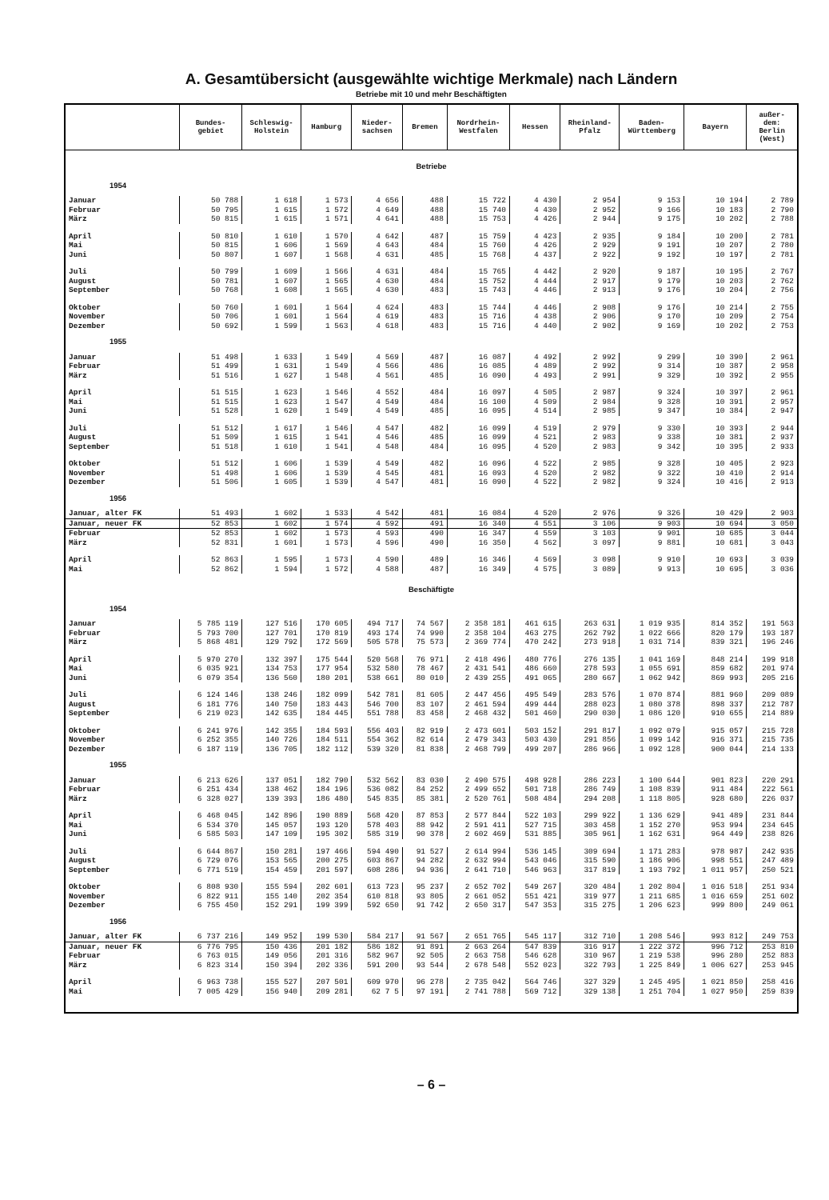A. Gesamtübersicht (ausgewählte wichtige Merkmale) nach Ländern
Betriebe mit 10 und mehr Beschäftigten
| | Bundes- gebiet | Schleswig- Holstein | Hamburg | Nieder- sachsen | Bremen | Nordrhein- Westfalen | Hessen | Rheinland- Pfalz | Baden- Württemberg | Bayern | außer- dem: Berlin (West) |
| --- | --- | --- | --- | --- | --- | --- | --- | --- | --- | --- | --- |
| Betriebe | | | | | | | | | | | |
| 1954 | | | | | | | | | | | |
| Januar | 50 788 | 1 618 | 1 573 | 4 656 | 488 | 15 722 | 4 430 | 2 954 | 9 153 | 10 194 | 2 789 |
| Februar | 50 795 | 1 615 | 1 572 | 4 649 | 488 | 15 740 | 4 430 | 2 952 | 9 166 | 10 183 | 2 790 |
| März | 50 815 | 1 615 | 1 571 | 4 641 | 488 | 15 753 | 4 426 | 2 944 | 9 175 | 10 202 | 2 788 |
| April | 50 810 | 1 610 | 1 570 | 4 642 | 487 | 15 759 | 4 423 | 2 935 | 9 184 | 10 200 | 2 781 |
| Mai | 50 815 | 1 606 | 1 569 | 4 643 | 484 | 15 760 | 4 426 | 2 929 | 9 191 | 10 207 | 2 780 |
| Juni | 50 807 | 1 607 | 1 568 | 4 631 | 485 | 15 768 | 4 437 | 2 922 | 9 192 | 10 197 | 2 781 |
| Juli | 50 799 | 1 609 | 1 566 | 4 631 | 484 | 15 765 | 4 442 | 2 920 | 9 187 | 10 195 | 2 767 |
| August | 50 781 | 1 607 | 1 565 | 4 630 | 484 | 15 752 | 4 444 | 2 917 | 9 179 | 10 203 | 2 762 |
| September | 50 768 | 1 608 | 1 565 | 4 630 | 483 | 15 743 | 4 446 | 2 913 | 9 176 | 10 204 | 2 756 |
| Oktober | 50 760 | 1 601 | 1 564 | 4 624 | 483 | 15 744 | 4 446 | 2 908 | 9 176 | 10 214 | 2 755 |
| November | 50 706 | 1 601 | 1 564 | 4 619 | 483 | 15 716 | 4 438 | 2 906 | 9 170 | 10 209 | 2 754 |
| Dezember | 50 692 | 1 599 | 1 563 | 4 618 | 483 | 15 716 | 4 440 | 2 902 | 9 169 | 10 202 | 2 753 |
| 1955 | | | | | | | | | | | |
| Januar | 51 498 | 1 633 | 1 549 | 4 569 | 487 | 16 087 | 4 492 | 2 992 | 9 299 | 10 390 | 2 961 |
| Februar | 51 499 | 1 631 | 1 549 | 4 566 | 486 | 16 085 | 4 489 | 2 992 | 9 314 | 10 387 | 2 958 |
| März | 51 516 | 1 627 | 1 548 | 4 561 | 485 | 16 090 | 4 493 | 2 991 | 9 329 | 10 392 | 2 955 |
| April | 51 515 | 1 623 | 1 546 | 4 552 | 484 | 16 097 | 4 505 | 2 987 | 9 324 | 10 397 | 2 961 |
| Mai | 51 515 | 1 623 | 1 547 | 4 549 | 484 | 16 100 | 4 509 | 2 984 | 9 328 | 10 391 | 2 957 |
| Juni | 51 528 | 1 620 | 1 549 | 4 549 | 485 | 16 095 | 4 514 | 2 985 | 9 347 | 10 384 | 2 947 |
| Juli | 51 512 | 1 617 | 1 546 | 4 547 | 482 | 16 099 | 4 519 | 2 979 | 9 330 | 10 393 | 2 944 |
| August | 51 509 | 1 615 | 1 541 | 4 546 | 485 | 16 099 | 4 521 | 2 983 | 9 338 | 10 381 | 2 937 |
| September | 51 518 | 1 610 | 1 541 | 4 548 | 484 | 16 095 | 4 520 | 2 983 | 9 342 | 10 395 | 2 933 |
| Oktober | 51 512 | 1 606 | 1 539 | 4 549 | 482 | 16 096 | 4 522 | 2 985 | 9 328 | 10 405 | 2 923 |
| November | 51 498 | 1 606 | 1 539 | 4 545 | 481 | 16 093 | 4 520 | 2 982 | 9 322 | 10 410 | 2 914 |
| Dezember | 51 506 | 1 605 | 1 539 | 4 547 | 481 | 16 090 | 4 522 | 2 982 | 9 324 | 10 416 | 2 913 |
| 1956 | | | | | | | | | | | |
| Januar, alter FK | 51 493 | 1 602 | 1 533 | 4 542 | 481 | 16 084 | 4 520 | 2 976 | 9 326 | 10 429 | 2 903 |
| Januar, neuer FK | 52 853 | 1 602 | 1 574 | 4 592 | 491 | 16 340 | 4 551 | 3 106 | 9 903 | 10 694 | 3 050 |
| Februar | 52 853 | 1 602 | 1 573 | 4 593 | 490 | 16 347 | 4 559 | 3 103 | 9 901 | 10 685 | 3 044 |
| März | 52 831 | 1 601 | 1 573 | 4 596 | 490 | 16 350 | 4 562 | 3 097 | 9 881 | 10 681 | 3 043 |
| April | 52 863 | 1 595 | 1 573 | 4 590 | 489 | 16 346 | 4 569 | 3 098 | 9 910 | 10 693 | 3 039 |
| Mai | 52 862 | 1 594 | 1 572 | 4 588 | 487 | 16 349 | 4 575 | 3 089 | 9 913 | 10 695 | 3 036 |
| Beschäftigte | | | | | | | | | | | |
| 1954 | | | | | | | | | | | |
| Januar | 5 785 119 | 127 516 | 170 605 | 494 717 | 74 567 | 2 358 181 | 461 615 | 263 631 | 1 019 935 | 814 352 | 191 563 |
| Februar | 5 793 700 | 127 701 | 170 819 | 493 174 | 74 990 | 2 358 104 | 463 275 | 262 792 | 1 022 666 | 820 179 | 193 187 |
| März | 5 868 481 | 129 792 | 172 569 | 505 578 | 75 573 | 2 369 774 | 470 242 | 273 918 | 1 031 714 | 839 321 | 196 246 |
| April | 5 970 270 | 132 397 | 175 544 | 520 568 | 76 971 | 2 418 496 | 480 776 | 276 135 | 1 041 169 | 848 214 | 199 918 |
| Mai | 6 035 921 | 134 753 | 177 954 | 532 580 | 78 467 | 2 431 541 | 486 660 | 278 593 | 1 055 691 | 859 682 | 201 974 |
| Juni | 6 079 354 | 136 560 | 180 201 | 538 661 | 80 010 | 2 439 255 | 491 065 | 280 667 | 1 062 942 | 869 993 | 205 216 |
| Juli | 6 124 146 | 138 246 | 182 099 | 542 781 | 81 605 | 2 447 456 | 495 549 | 283 576 | 1 070 874 | 881 960 | 209 089 |
| August | 6 181 776 | 140 750 | 183 443 | 546 700 | 83 107 | 2 461 594 | 499 444 | 288 023 | 1 080 378 | 898 337 | 212 787 |
| September | 6 219 023 | 142 635 | 184 445 | 551 788 | 83 458 | 2 468 432 | 501 460 | 290 030 | 1 086 120 | 910 655 | 214 889 |
| Oktober | 6 241 976 | 142 355 | 184 593 | 556 403 | 82 919 | 2 473 601 | 503 152 | 291 817 | 1 092 079 | 915 057 | 215 728 |
| November | 6 252 355 | 140 726 | 184 511 | 554 362 | 82 614 | 2 479 343 | 503 430 | 291 856 | 1 099 142 | 916 371 | 215 735 |
| Dezember | 6 187 119 | 136 705 | 182 112 | 539 320 | 81 838 | 2 468 799 | 499 207 | 286 966 | 1 092 128 | 900 044 | 214 133 |
| 1955 | | | | | | | | | | | |
| Januar | 6 213 626 | 137 051 | 182 790 | 532 562 | 83 030 | 2 490 575 | 498 928 | 286 223 | 1 100 644 | 901 823 | 220 291 |
| Februar | 6 251 434 | 138 462 | 184 196 | 536 082 | 84 252 | 2 499 652 | 501 718 | 286 749 | 1 108 839 | 911 484 | 222 561 |
| März | 6 328 027 | 139 393 | 186 480 | 545 835 | 85 381 | 2 520 761 | 508 484 | 294 208 | 1 118 805 | 928 680 | 226 037 |
| April | 6 468 045 | 142 896 | 190 889 | 568 420 | 87 853 | 2 577 844 | 522 103 | 299 922 | 1 136 629 | 941 489 | 231 844 |
| Mai | 6 534 370 | 145 057 | 193 120 | 578 403 | 88 942 | 2 591 411 | 527 715 | 303 458 | 1 152 270 | 953 994 | 234 645 |
| Juni | 6 585 503 | 147 109 | 195 302 | 585 319 | 90 378 | 2 602 469 | 531 885 | 305 961 | 1 162 631 | 964 449 | 238 826 |
| Juli | 6 644 867 | 150 281 | 197 466 | 594 490 | 91 527 | 2 614 994 | 536 145 | 309 694 | 1 171 283 | 978 987 | 242 935 |
| August | 6 729 076 | 153 565 | 200 275 | 603 867 | 94 282 | 2 632 994 | 543 046 | 315 590 | 1 186 906 | 998 551 | 247 489 |
| September | 6 771 519 | 154 459 | 201 597 | 608 286 | 94 936 | 2 641 710 | 546 963 | 317 819 | 1 193 792 | 1 011 957 | 250 521 |
| Oktober | 6 808 930 | 155 594 | 202 601 | 613 723 | 95 237 | 2 652 702 | 549 267 | 320 484 | 1 202 804 | 1 016 518 | 251 934 |
| November | 6 822 911 | 155 140 | 202 354 | 610 818 | 93 805 | 2 661 052 | 551 421 | 319 977 | 1 211 685 | 1 016 659 | 251 602 |
| Dezember | 6 755 450 | 152 291 | 199 399 | 592 650 | 91 742 | 2 650 317 | 547 353 | 315 275 | 1 206 623 | 999 800 | 249 061 |
| 1956 | | | | | | | | | | | |
| Januar, alter FK | 6 737 216 | 149 952 | 199 530 | 584 217 | 91 567 | 2 651 765 | 545 117 | 312 710 | 1 208 546 | 993 812 | 249 753 |
| Januar, neuer FK | 6 776 795 | 150 436 | 201 182 | 586 182 | 91 891 | 2 663 264 | 547 839 | 316 917 | 1 222 372 | 996 712 | 253 810 |
| Februar | 6 763 015 | 149 056 | 201 316 | 582 967 | 92 505 | 2 663 758 | 546 628 | 310 967 | 1 219 538 | 996 280 | 252 883 |
| März | 6 823 314 | 150 394 | 202 336 | 591 200 | 93 544 | 2 678 548 | 552 023 | 322 793 | 1 225 849 | 1 006 627 | 253 945 |
| April | 6 963 738 | 155 527 | 207 501 | 609 970 | 96 278 | 2 735 042 | 564 746 | 327 329 | 1 245 495 | 1 021 850 | 258 416 |
| Mai | 7 005 429 | 156 940 | 209 281 | 62 7 5 | 97 191 | 2 741 788 | 569 712 | 329 138 | 1 251 704 | 1 027 950 | 259 839 |
– 6 –